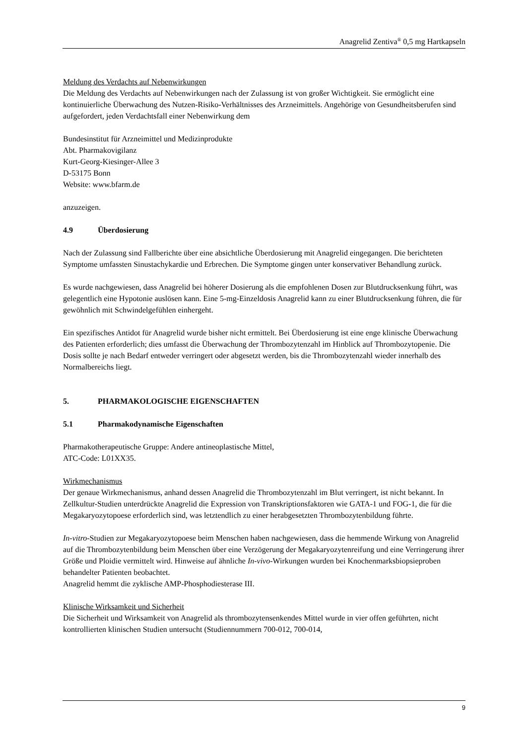Anagrelid Zentiva<sup>®</sup> 0,5 mg Hartkapseln
Meldung des Verdachts auf Nebenwirkungen
Die Meldung des Verdachts auf Nebenwirkungen nach der Zulassung ist von großer Wichtigkeit. Sie ermöglicht eine kontinuierliche Überwachung des Nutzen-Risiko-Verhältnisses des Arzneimittels. Angehörige von Gesundheitsberufen sind aufgefordert, jeden Verdachtsfall einer Nebenwirkung dem
Bundesinstitut für Arzneimittel und Medizinprodukte
Abt. Pharmakovigilanz
Kurt-Georg-Kiesinger-Allee 3
D-53175 Bonn
Website: www.bfarm.de
anzuzeigen.
4.9 Überdosierung
Nach der Zulassung sind Fallberichte über eine absichtliche Überdosierung mit Anagrelid eingegangen. Die berichteten Symptome umfassten Sinustachykardie und Erbrechen. Die Symptome gingen unter konservativer Behandlung zurück.
Es wurde nachgewiesen, dass Anagrelid bei höherer Dosierung als die empfohlenen Dosen zur Blutdrucksenkung führt, was gelegentlich eine Hypotonie auslösen kann. Eine 5-mg-Einzeldosis Anagrelid kann zu einer Blutdrucksenkung führen, die für gewöhnlich mit Schwindelgefühlen einhergeht.
Ein spezifisches Antidot für Anagrelid wurde bisher nicht ermittelt. Bei Überdosierung ist eine enge klinische Überwachung des Patienten erforderlich; dies umfasst die Überwachung der Thrombozytenzahl im Hinblick auf Thrombozytopenie. Die Dosis sollte je nach Bedarf entweder verringert oder abgesetzt werden, bis die Thrombozytenzahl wieder innerhalb des Normalbereichs liegt.
5. PHARMAKOLOGISCHE EIGENSCHAFTEN
5.1 Pharmakodynamische Eigenschaften
Pharmakotherapeutische Gruppe: Andere antineoplastische Mittel,
ATC-Code: L01XX35.
Wirkmechanismus
Der genaue Wirkmechanismus, anhand dessen Anagrelid die Thrombozytenzahl im Blut verringert, ist nicht bekannt. In Zellkultur-Studien unterdrückte Anagrelid die Expression von Transkriptionsfaktoren wie GATA-1 und FOG-1, die für die Megakaryozytopoese erforderlich sind, was letztendlich zu einer herabgesetzten Thrombozytenbildung führte.
In-vitro-Studien zur Megakaryozytopoese beim Menschen haben nachgewiesen, dass die hemmende Wirkung von Anagrelid auf die Thrombozytenbildung beim Menschen über eine Verzögerung der Megakaryozytenreifung und eine Verringerung ihrer Größe und Ploidie vermittelt wird. Hinweise auf ähnliche In-vivo-Wirkungen wurden bei Knochenmarksbiopsieproben behandelter Patienten beobachtet.
Anagrelid hemmt die zyklische AMP-Phosphodiesterase III.
Klinische Wirksamkeit und Sicherheit
Die Sicherheit und Wirksamkeit von Anagrelid als thrombozytensenkendes Mittel wurde in vier offen geführten, nicht kontrollierten klinischen Studien untersucht (Studiennummern 700-012, 700-014,
9